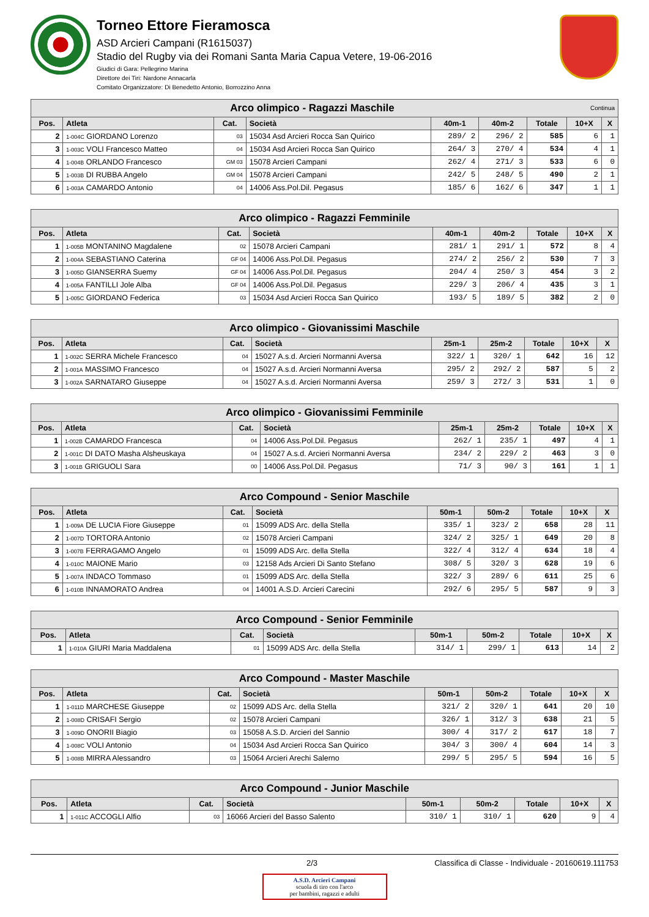Torneo Ettore Fieramosca
ASD Arcieri Campani (R1615037)
Stadio del Rugby via dei Romani Santa Maria Capua Vetere, 19-06-2016
Giudici di Gara: Pellegrino Marina
Direttore dei Tiri: Nardone Annacarla
Comitato Organizzatore: Di Benedetto Antonio, Borrozzino Anna
| Arco olimpico - Ragazzi Maschile Continua | | | | | | | | |
| --- | --- | --- | --- | --- | --- | --- | --- | --- |
| Pos. | Atleta | Cat. | Società | 40m-1 | 40m-2 | Totale | 10+X | X |
| 2 | 1-004C GIORDANO Lorenzo | 03 | 15034 Asd Arcieri Rocca San Quirico | 289/ 2 | 296/ 2 | 585 | 6 | 1 |
| 3 | 1-003C VOLI Francesco Matteo | 04 | 15034 Asd Arcieri Rocca San Quirico | 264/ 3 | 270/ 4 | 534 | 4 | 1 |
| 4 | 1-004B ORLANDO Francesco | GM 03 | 15078 Arcieri Campani | 262/ 4 | 271/ 3 | 533 | 6 | 0 |
| 5 | 1-003B DI RUBBA Angelo | GM 04 | 15078 Arcieri Campani | 242/ 5 | 248/ 5 | 490 | 2 | 1 |
| 6 | 1-003A CAMARDO Antonio | 04 | 14006 Ass.Pol.Dil. Pegasus | 185/ 6 | 162/ 6 | 347 | 1 | 1 |
| Arco olimpico - Ragazzi Femminile | | | | | | | | |
| --- | --- | --- | --- | --- | --- | --- | --- | --- |
| Pos. | Atleta | Cat. | Società | 40m-1 | 40m-2 | Totale | 10+X | X |
| 1 | 1-005B MONTANINO Magdalene | 02 | 15078 Arcieri Campani | 281/ 1 | 291/ 1 | 572 | 8 | 4 |
| 2 | 1-004A SEBASTIANO Caterina | GF 04 | 14006 Ass.Pol.Dil. Pegasus | 274/ 2 | 256/ 2 | 530 | 7 | 3 |
| 3 | 1-005D GIANSERRA Suemy | GF 04 | 14006 Ass.Pol.Dil. Pegasus | 204/ 4 | 250/ 3 | 454 | 3 | 2 |
| 4 | 1-005A FANTILLI Jole Alba | GF 04 | 14006 Ass.Pol.Dil. Pegasus | 229/ 3 | 206/ 4 | 435 | 3 | 1 |
| 5 | 1-005C GIORDANO Federica | 03 | 15034 Asd Arcieri Rocca San Quirico | 193/ 5 | 189/ 5 | 382 | 2 | 0 |
| Arco olimpico - Giovanissimi Maschile | | | | | | | | |
| --- | --- | --- | --- | --- | --- | --- | --- | --- |
| Pos. | Atleta | Cat. | Società | 25m-1 | 25m-2 | Totale | 10+X | X |
| 1 | 1-002C SERRA Michele Francesco | 04 | 15027 A.s.d. Arcieri Normanni Aversa | 322/ 1 | 320/ 1 | 642 | 16 | 12 |
| 2 | 1-001A MASSIMO Francesco | 04 | 15027 A.s.d. Arcieri Normanni Aversa | 295/ 2 | 292/ 2 | 587 | 5 | 2 |
| 3 | 1-002A SARNATARO Giuseppe | 04 | 15027 A.s.d. Arcieri Normanni Aversa | 259/ 3 | 272/ 3 | 531 | 1 | 0 |
| Arco olimpico - Giovanissimi Femminile | | | | | | | | |
| --- | --- | --- | --- | --- | --- | --- | --- | --- |
| Pos. | Atleta | Cat. | Società | 25m-1 | 25m-2 | Totale | 10+X | X |
| 1 | 1-002B CAMARDO Francesca | 04 | 14006 Ass.Pol.Dil. Pegasus | 262/ 1 | 235/ 1 | 497 | 4 | 1 |
| 2 | 1-001C DI DATO Masha Alsheuskaya | 04 | 15027 A.s.d. Arcieri Normanni Aversa | 234/ 2 | 229/ 2 | 463 | 3 | 0 |
| 3 | 1-001B GRIGUOLI Sara | 00 | 14006 Ass.Pol.Dil. Pegasus | 71/ 3 | 90/ 3 | 161 | 1 | 1 |
| Arco Compound - Senior Maschile | | | | | | | | |
| --- | --- | --- | --- | --- | --- | --- | --- | --- |
| Pos. | Atleta | Cat. | Società | 50m-1 | 50m-2 | Totale | 10+X | X |
| 1 | 1-009A DE LUCIA Fiore Giuseppe | 01 | 15099 ADS Arc. della Stella | 335/ 1 | 323/ 2 | 658 | 28 | 11 |
| 2 | 1-007D TORTORA Antonio | 02 | 15078 Arcieri Campani | 324/ 2 | 325/ 1 | 649 | 20 | 8 |
| 3 | 1-007B FERRAGAMO Angelo | 01 | 15099 ADS Arc. della Stella | 322/ 4 | 312/ 4 | 634 | 18 | 4 |
| 4 | 1-010C MAIONE Mario | 03 | 12158 Ads Arcieri Di Santo Stefano | 308/ 5 | 320/ 3 | 628 | 19 | 6 |
| 5 | 1-007A INDACO Tommaso | 01 | 15099 ADS Arc. della Stella | 322/ 3 | 289/ 6 | 611 | 25 | 6 |
| 6 | 1-010B INNAMORATO Andrea | 04 | 14001 A.S.D. Arcieri Carecini | 292/ 6 | 295/ 5 | 587 | 9 | 3 |
| Arco Compound - Senior Femminile | | | | | | | | |
| --- | --- | --- | --- | --- | --- | --- | --- | --- |
| Pos. | Atleta | Cat. | Società | 50m-1 | 50m-2 | Totale | 10+X | X |
| 1 | 1-010A GIURI Maria Maddalena | 01 | 15099 ADS Arc. della Stella | 314/ 1 | 299/ 1 | 613 | 14 | 2 |
| Arco Compound - Master Maschile | | | | | | | | |
| --- | --- | --- | --- | --- | --- | --- | --- | --- |
| Pos. | Atleta | Cat. | Società | 50m-1 | 50m-2 | Totale | 10+X | X |
| 1 | 1-011D MARCHESE Giuseppe | 02 | 15099 ADS Arc. della Stella | 321/ 2 | 320/ 1 | 641 | 20 | 10 |
| 2 | 1-008D CRISAFI Sergio | 02 | 15078 Arcieri Campani | 326/ 1 | 312/ 3 | 638 | 21 | 5 |
| 3 | 1-009D ONORII Biagio | 03 | 15058 A.S.D. Arcieri del Sannio | 300/ 4 | 317/ 2 | 617 | 18 | 7 |
| 4 | 1-008C VOLI Antonio | 04 | 15034 Asd Arcieri Rocca San Quirico | 304/ 3 | 300/ 4 | 604 | 14 | 3 |
| 5 | 1-008B MIRRA Alessandro | 03 | 15064 Arcieri Arechi Salerno | 299/ 5 | 295/ 5 | 594 | 16 | 5 |
| Arco Compound - Junior Maschile | | | | | | | | |
| --- | --- | --- | --- | --- | --- | --- | --- | --- |
| Pos. | Atleta | Cat. | Società | 50m-1 | 50m-2 | Totale | 10+X | X |
| 1 | 1-011C ACCOGLI Alfio | 03 | 16066 Arcieri del Basso Salento | 310/ 1 | 310/ 1 | 620 | 9 | 4 |
2/3 Classifica di Classe - Individuale - 20160619.111753
A.S.D. Arcieri Campani
scuola di tiro con l'arco
per bambini, ragazzi e adulti